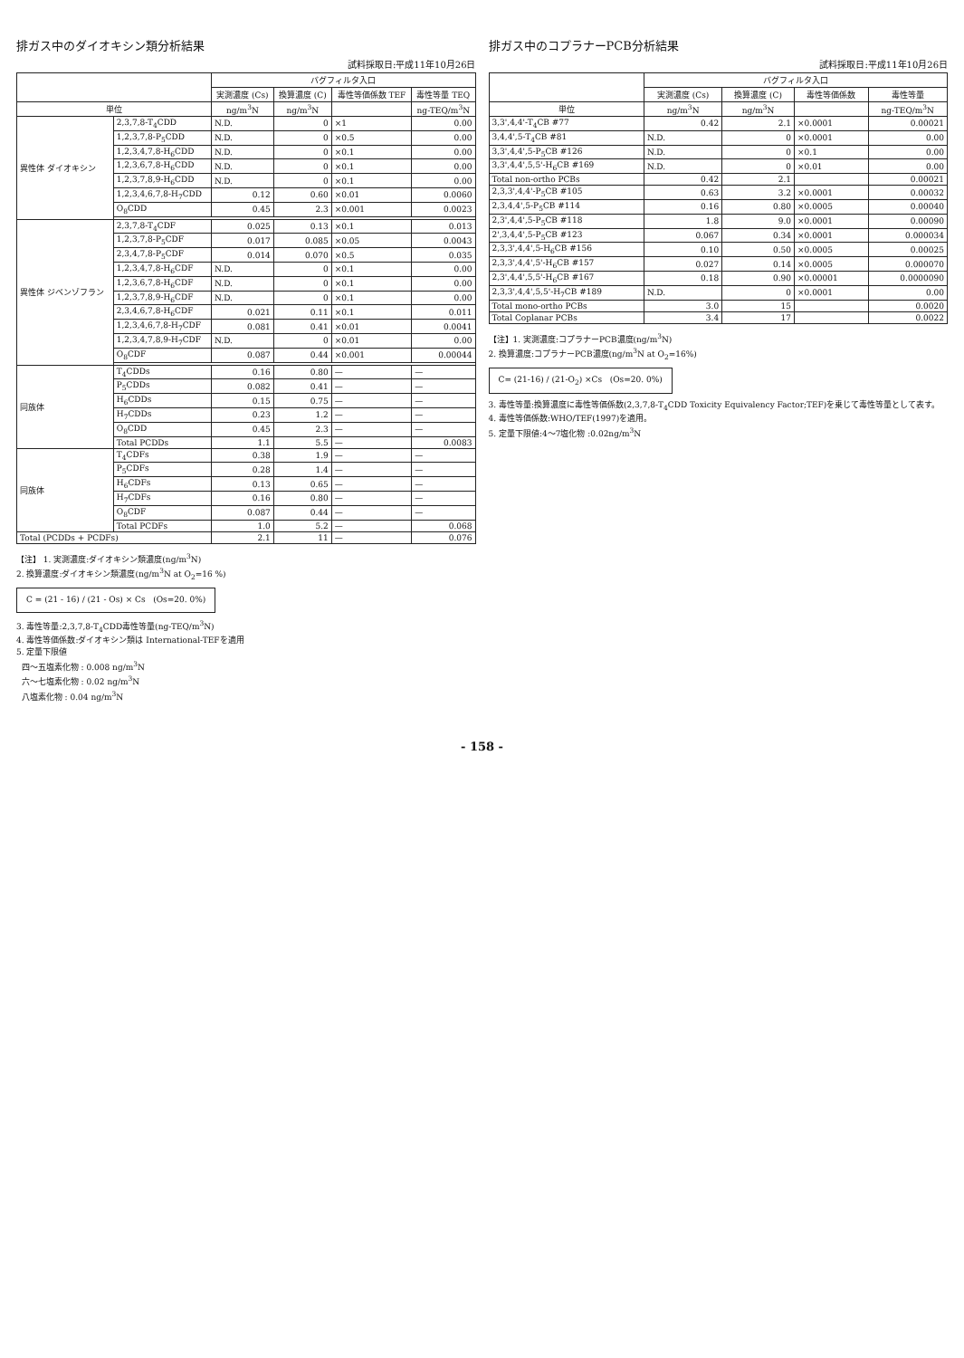排ガス中のダイオキシン類分析結果
試料採取日:平成11年10月26日
| | | バグフィルタ入口 | | | |
| --- | --- | --- | --- | --- | --- |
| | | 実測濃度 (Cs) | 換算濃度 (C) | 毒性等価係数 TEF | 毒性等量 TEQ |
| 単位 | | ng/m<sup>3</sup>N | ng/m<sup>3</sup>N | | ng-TEQ/m<sup>3</sup>N |
| 異性体 ダイオキシン | 2,3,7,8-T<sub>4</sub>CDD | N.D. | 0 | ×1 | 0.00 |
| | 1,2,3,7,8-P<sub>5</sub>CDD | N.D. | 0 | ×0.5 | 0.00 |
| | 1,2,3,4,7,8-H<sub>6</sub>CDD | N.D. | 0 | ×0.1 | 0.00 |
| | 1,2,3,6,7,8-H<sub>6</sub>CDD | N.D. | 0 | ×0.1 | 0.00 |
| | 1,2,3,7,8,9-H<sub>6</sub>CDD | N.D. | 0 | ×0.1 | 0.00 |
| | 1,2,3,4,6,7,8-H<sub>7</sub>CDD | 0.12 | 0.60 | ×0.01 | 0.0060 |
| | O<sub>8</sub>CDD | 0.45 | 2.3 | ×0.001 | 0.0023 |
| 異性体 ジベンゾフラン | 2,3,7,8-T<sub>4</sub>CDF | 0.025 | 0.13 | ×0.1 | 0.013 |
| | 1,2,3,7,8-P<sub>5</sub>CDF | 0.017 | 0.085 | ×0.05 | 0.0043 |
| | 2,3,4,7,8-P<sub>5</sub>CDF | 0.014 | 0.070 | ×0.5 | 0.035 |
| | 1,2,3,4,7,8-H<sub>6</sub>CDF | N.D. | 0 | ×0.1 | 0.00 |
| | 1,2,3,6,7,8-H<sub>6</sub>CDF | N.D. | 0 | ×0.1 | 0.00 |
| | 1,2,3,7,8,9-H<sub>6</sub>CDF | N.D. | 0 | ×0.1 | 0.00 |
| | 2,3,4,6,7,8-H<sub>6</sub>CDF | 0.021 | 0.11 | ×0.1 | 0.011 |
| | 1,2,3,4,6,7,8-H<sub>7</sub>CDF | 0.081 | 0.41 | ×0.01 | 0.0041 |
| | 1,2,3,4,7,8,9-H<sub>7</sub>CDF | N.D. | 0 | ×0.01 | 0.00 |
| | O<sub>8</sub>CDF | 0.087 | 0.44 | ×0.001 | 0.00044 |
| 同族体 | T<sub>4</sub>CDDs | 0.16 | 0.80 | — | — |
| | P<sub>5</sub>CDDs | 0.082 | 0.41 | — | — |
| | H<sub>6</sub>CDDs | 0.15 | 0.75 | — | — |
| | H<sub>7</sub>CDDs | 0.23 | 1.2 | — | — |
| | O<sub>8</sub>CDD | 0.45 | 2.3 | — | — |
| | Total PCDDs | 1.1 | 5.5 | — | 0.0083 |
| 同族体 | T<sub>4</sub>CDFs | 0.38 | 1.9 | — | — |
| | P<sub>5</sub>CDFs | 0.28 | 1.4 | — | — |
| | H<sub>6</sub>CDFs | 0.13 | 0.65 | — | — |
| | H<sub>7</sub>CDFs | 0.16 | 0.80 | — | — |
| | O<sub>8</sub>CDF | 0.087 | 0.44 | — | — |
| | Total PCDFs | 1.0 | 5.2 | — | 0.068 |
| Total (PCDDs + PCDFs) | | 2.1 | 11 | — | 0.076 |
【注】 1. 実測濃度:ダイオキシン類濃度(ng/m<sup>3</sup>N)
2. 換算濃度:ダイオキシン類濃度(ng/m<sup>3</sup>N at O<sub>2</sub>=16 %)
C = (21 - 16) / (21 - Os) × Cs (Os=20. 0%)
3. 毒性等量:2,3,7,8-T<sub>4</sub>CDD毒性等量(ng-TEQ/m<sup>3</sup>N)
4. 毒性等価係数:ダイオキシン類は International-TEFを適用
5. 定量下限値
四～五塩素化物 : 0.008 ng/m<sup>3</sup>N
六～七塩素化物 : 0.02 ng/m<sup>3</sup>N
八塩素化物 : 0.04 ng/m<sup>3</sup>N
排ガス中のコプラナーPCB分析結果
試料採取日:平成11年10月26日
| | バグフィルタ入口 | | | |
| --- | --- | --- | --- | --- |
| | 実測濃度 (Cs) | 換算濃度 (C) | 毒性等価係数 | 毒性等量 |
| 単位 | ng/m<sup>3</sup>N | ng/m<sup>3</sup>N | | ng-TEQ/m<sup>3</sup>N |
| 3,3',4,4'-T<sub>4</sub>CB #77 | 0.42 | 2.1 | ×0.0001 | 0.00021 |
| 3,4,4',5-T<sub>4</sub>CB #81 | N.D. | 0 | ×0.0001 | 0.00 |
| 3,3',4,4',5-P<sub>5</sub>CB #126 | N.D. | 0 | ×0.1 | 0.00 |
| 3,3',4,4',5,5'-H<sub>6</sub>CB #169 | N.D. | 0 | ×0.01 | 0.00 |
| Total non-ortho PCBs | 0.42 | 2.1 | | 0.00021 |
| 2,3,3',4,4'-P<sub>5</sub>CB #105 | 0.63 | 3.2 | ×0.0001 | 0.00032 |
| 2,3,4,4',5-P<sub>5</sub>CB #114 | 0.16 | 0.80 | ×0.0005 | 0.00040 |
| 2,3',4,4',5-P<sub>5</sub>CB #118 | 1.8 | 9.0 | ×0.0001 | 0.00090 |
| 2',3,4,4',5-P<sub>5</sub>CB #123 | 0.067 | 0.34 | ×0.0001 | 0.000034 |
| 2,3,3',4,4',5-H<sub>6</sub>CB #156 | 0.10 | 0.50 | ×0.0005 | 0.00025 |
| 2,3,3',4,4',5'-H<sub>6</sub>CB #157 | 0.027 | 0.14 | ×0.0005 | 0.000070 |
| 2,3',4,4',5,5'-H<sub>6</sub>CB #167 | 0.18 | 0.90 | ×0.00001 | 0.0000090 |
| 2,3,3',4,4',5,5'-H<sub>7</sub>CB #189 | N.D. | 0 | ×0.0001 | 0.00 |
| Total mono-ortho PCBs | 3.0 | 15 | | 0.0020 |
| Total Coplanar PCBs | 3.4 | 17 | | 0.0022 |
【注】1. 実測濃度:コプラナーPCB濃度(ng/m<sup>3</sup>N)
2. 換算濃度:コプラナーPCB濃度(ng/m<sup>3</sup>N at O<sub>2</sub>=16%)
C= (21-16) / (21-O<sub>2</sub>) ×Cs (Os=20. 0%)
3. 毒性等量:換算濃度に毒性等価係数(2,3,7,8-T<sub>4</sub>CDD Toxicity Equivalency Factor;TEF)を乗じて毒性等量として表す。
4. 毒性等価係数:WHO/TEF(1997)を適用。
5. 定量下限値:4～7塩化物 :0.02ng/m<sup>3</sup>N
- 158 -